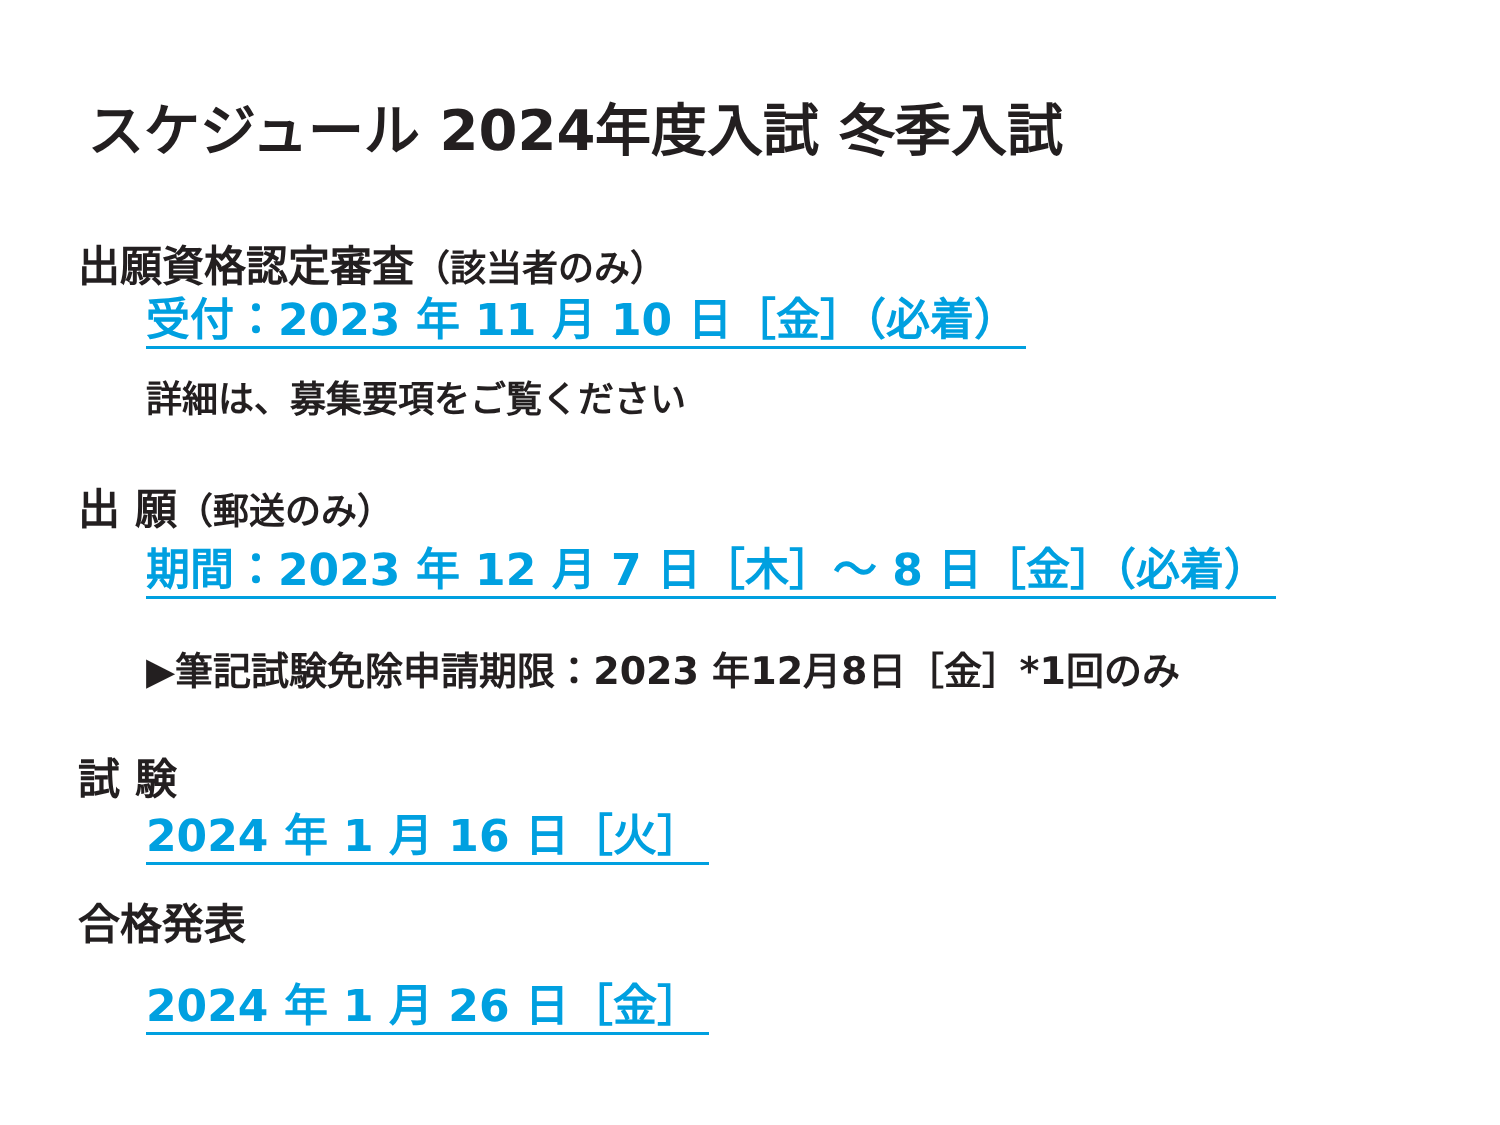スケジュール 2024年度入試 冬季入試
出願資格認定審査（該当者のみ）
受付：2023 年 11 月 10 日［金］（必着）
詳細は、募集要項をご覧ください
出 願（郵送のみ）
期間：2023 年 12 月 7 日［木］～ 8 日［金］（必着）
▶筆記試験免除申請期限：2023 年12月8日［金］*1回のみ
試 験
2024 年 1 月 16 日［火］
合格発表
2024 年 1 月 26 日［金］